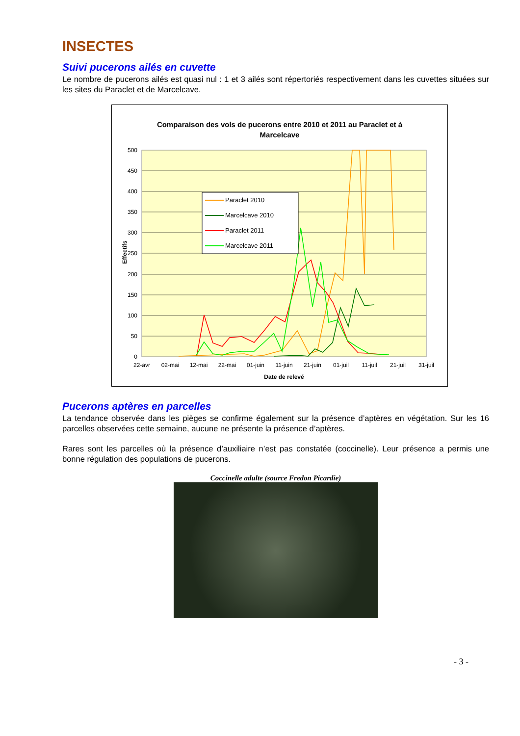INSECTES
Suivi pucerons ailés en cuvette
Le nombre de pucerons ailés est quasi nul : 1 et 3 ailés sont répertoriés respectivement dans les cuvettes situées sur les sites du Paraclet et de Marcelcave.
Comparaison des vols de pucerons entre 2010 et 2011 au Paraclet et à
Marcelcave
500
450
400
350
300
250
200
150
100
50
0
Effectifs
22-avr
02-mai
12-mai
22-mai
01-juin
11-juin
21-juin
01-juil
11-juil
21-juil
31-juil
Date de relevé
Paraclet 2010
Marcelcave 2010
Paraclet 2011
Marcelcave 2011
Pucerons aptères en parcelles
La tendance observée dans les pièges se confirme également sur la présence d’aptères en végétation. Sur les 16 parcelles observées cette semaine, aucune ne présente la présence d’aptères.
Rares sont les parcelles où la présence d’auxiliaire n’est pas constatée (coccinelle). Leur présence a permis une bonne régulation des populations de pucerons.
Coccinelle adulte (source Fredon Picardie)
- 3 -